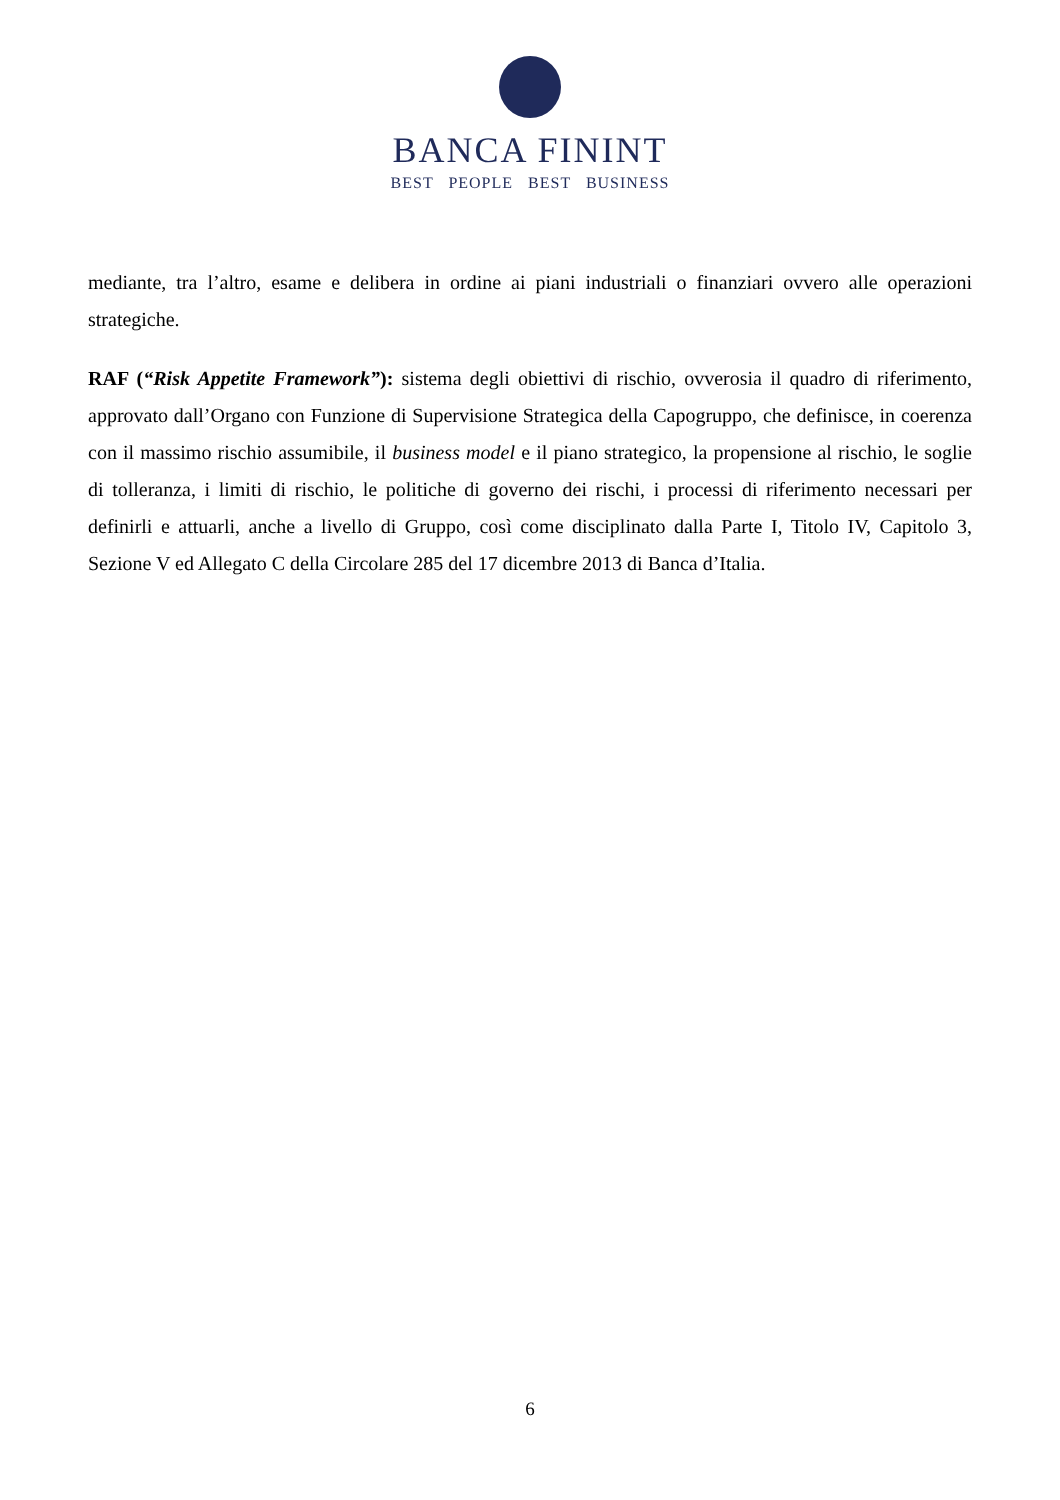BANCA FININT
BEST PEOPLE BEST BUSINESS
mediante, tra l’altro, esame e delibera in ordine ai piani industriali o finanziari ovvero alle operazioni strategiche.
RAF (“Risk Appetite Framework”): sistema degli obiettivi di rischio, ovverosia il quadro di riferimento, approvato dall’Organo con Funzione di Supervisione Strategica della Capogruppo, che definisce, in coerenza con il massimo rischio assumibile, il business model e il piano strategico, la propensione al rischio, le soglie di tolleranza, i limiti di rischio, le politiche di governo dei rischi, i processi di riferimento necessari per definirli e attuarli, anche a livello di Gruppo, così come disciplinato dalla Parte I, Titolo IV, Capitolo 3, Sezione V ed Allegato C della Circolare 285 del 17 dicembre 2013 di Banca d’Italia.
6